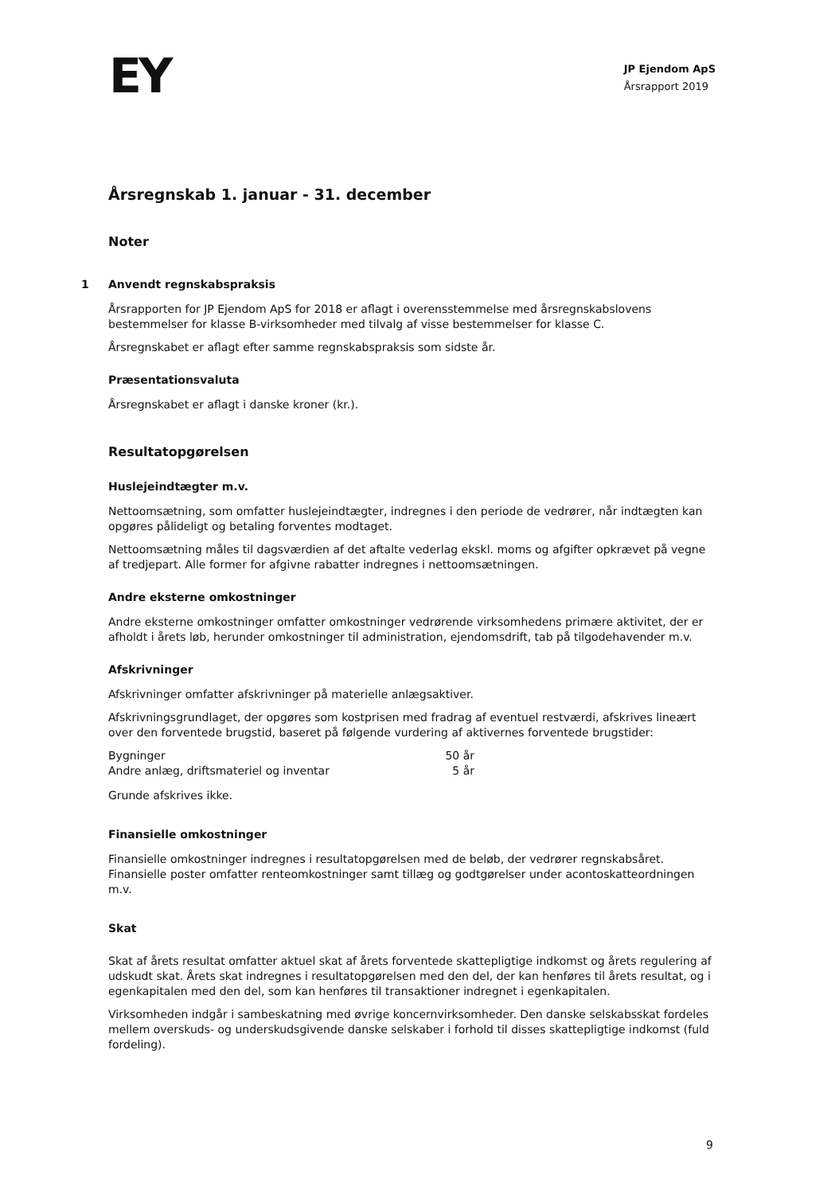EY
JP Ejendom ApS
Årsrapport 2019
Årsregnskab 1. januar - 31. december
Noter
1 Anvendt regnskabspraksis
Årsrapporten for JP Ejendom ApS for 2018 er aflagt i overensstemmelse med årsregnskabslovens bestemmelser for klasse B-virksomheder med tilvalg af visse bestemmelser for klasse C.
Årsregnskabet er aflagt efter samme regnskabspraksis som sidste år.
Præsentationsvaluta
Årsregnskabet er aflagt i danske kroner (kr.).
Resultatopgørelsen
Huslejeindtægter m.v.
Nettoomsætning, som omfatter huslejeindtægter, indregnes i den periode de vedrører, når indtægten kan opgøres pålideligt og betaling forventes modtaget.
Nettoomsætning måles til dagsværdien af det aftalte vederlag ekskl. moms og afgifter opkrævet på vegne af tredjepart. Alle former for afgivne rabatter indregnes i nettoomsætningen.
Andre eksterne omkostninger
Andre eksterne omkostninger omfatter omkostninger vedrørende virksomhedens primære aktivitet, der er afholdt i årets løb, herunder omkostninger til administration, ejendomsdrift, tab på tilgodehavender m.v.
Afskrivninger
Afskrivninger omfatter afskrivninger på materielle anlægsaktiver.
Afskrivningsgrundlaget, der opgøres som kostprisen med fradrag af eventuel restværdi, afskrives lineært over den forventede brugstid, baseret på følgende vurdering af aktivernes forventede brugstider:
| Bygninger | 50 år |
| Andre anlæg, driftsmateriel og inventar | 5 år |
Grunde afskrives ikke.
Finansielle omkostninger
Finansielle omkostninger indregnes i resultatopgørelsen med de beløb, der vedrører regnskabsåret. Finansielle poster omfatter renteomkostninger samt tillæg og godtgørelser under acontoskatteordningen m.v.
Skat
Skat af årets resultat omfatter aktuel skat af årets forventede skattepligtige indkomst og årets regulering af udskudt skat. Årets skat indregnes i resultatopgørelsen med den del, der kan henføres til årets resultat, og i egenkapitalen med den del, som kan henføres til transaktioner indregnet i egenkapitalen.
Virksomheden indgår i sambeskatning med øvrige koncernvirksomheder. Den danske selskabsskat fordeles mellem overskuds- og underskudsgivende danske selskaber i forhold til disses skattepligtige indkomst (fuld fordeling).
9